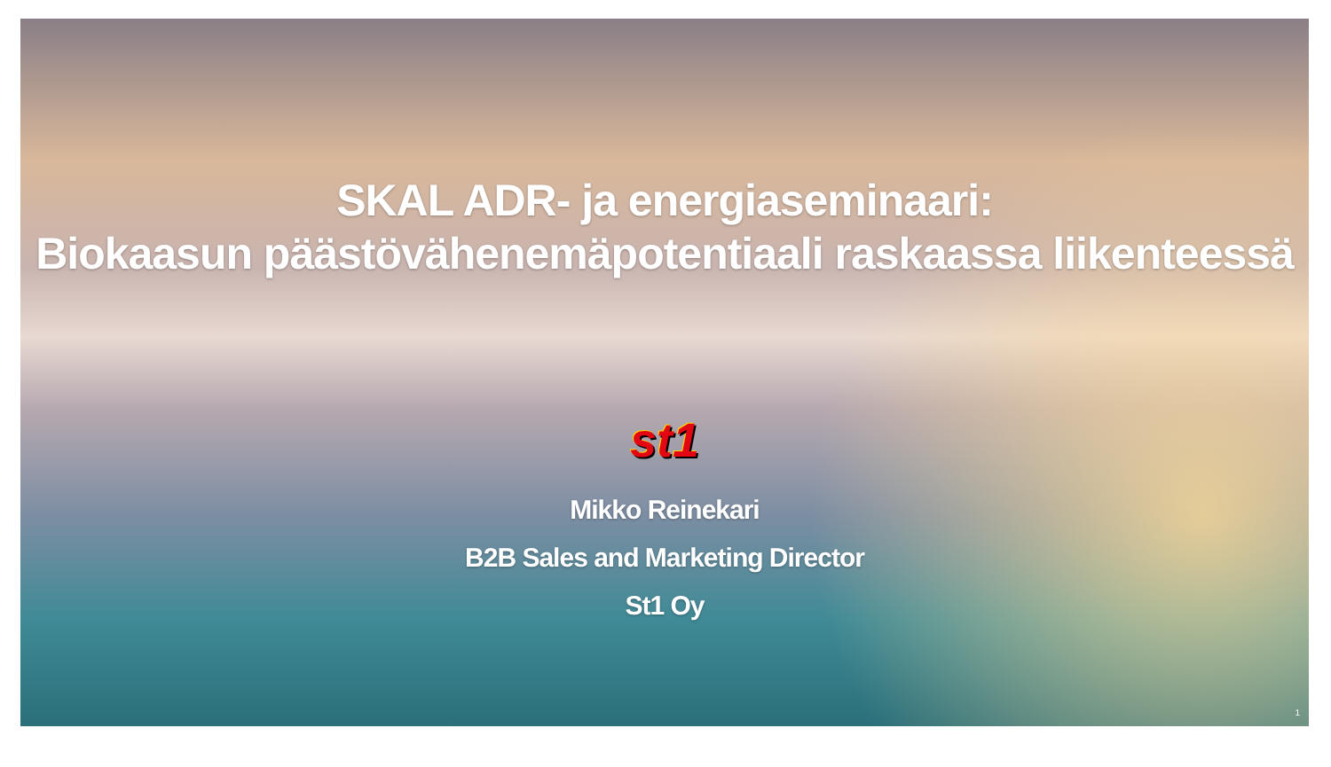SKAL ADR- ja energiaseminaari:
Biokaasun päästövähenemäpotentiaali raskaassa liikenteessä
st1
Mikko Reinekari
B2B Sales and Marketing Director
St1 Oy
1